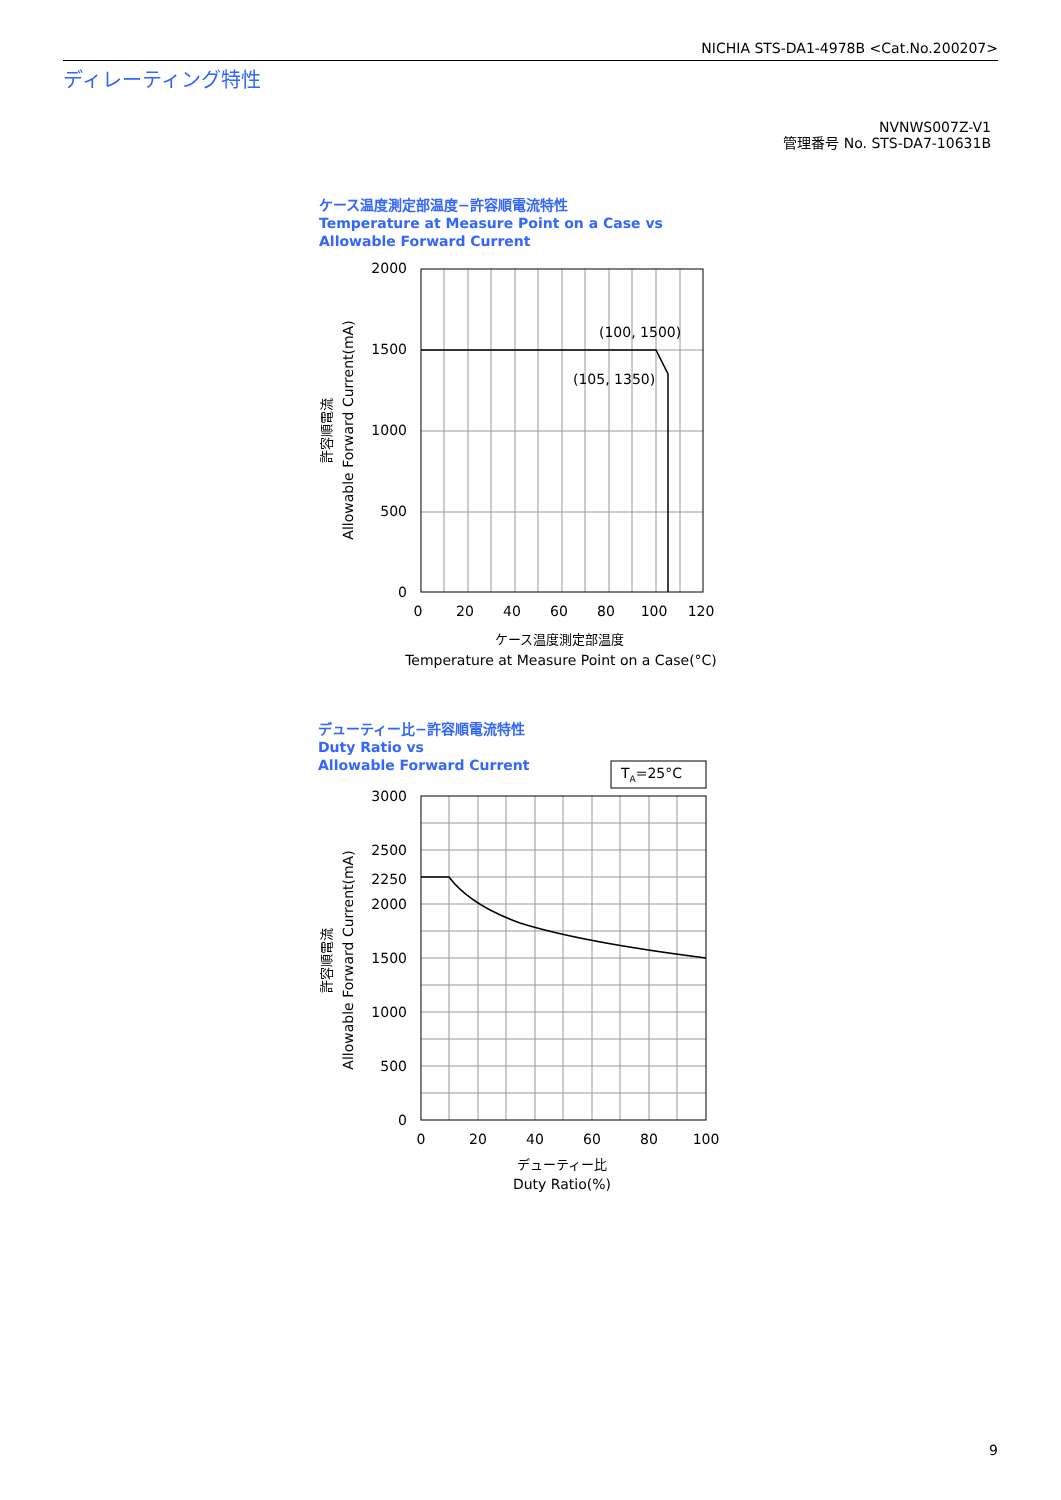NICHIA STS-DA1-4978B <Cat.No.200207>
ディレーティング特性
NVNWS007Z-V1
管理番号 No. STS-DA7-10631B
ケース温度測定部温度−許容順電流特性
Temperature at Measure Point on a Case vs
Allowable Forward Current
デューティー比−許容順電流特性
Duty Ratio vs
Allowable Forward Current
(100, 1500)
(105, 1350)
2000
1500
1000
500
0
0
20
40
60
80
100
120
ケース温度測定部温度
Temperature at Measure Point on a Case(°C)
許容順電流
Allowable Forward Current(mA)
TA=25°C
3000
2500
2250
2000
1500
1000
500
0
0
20
40
60
80
100
デューティー比
Duty Ratio(%)
許容順電流
Allowable Forward Current(mA)
9